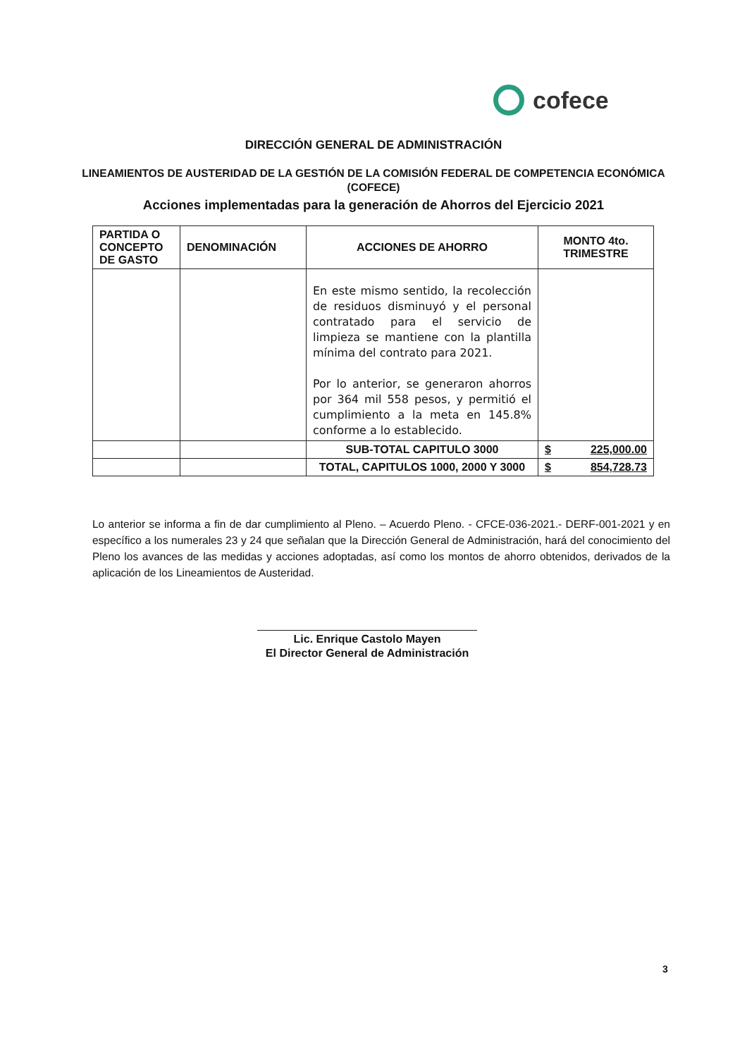cofece
DIRECCIÓN GENERAL DE ADMINISTRACIÓN
LINEAMIENTOS DE AUSTERIDAD DE LA GESTIÓN DE LA COMISIÓN FEDERAL DE COMPETENCIA ECONÓMICA (COFECE)
Acciones implementadas para la generación de Ahorros del Ejercicio 2021
| PARTIDA O CONCEPTO DE GASTO | DENOMINACIÓN | ACCIONES DE AHORRO | MONTO 4to. TRIMESTRE |
| --- | --- | --- | --- |
| | | En este mismo sentido, la recolección de residuos disminuyó y el personal contratado para el servicio de limpieza se mantiene con la plantilla mínima del contrato para 2021. Por lo anterior, se generaron ahorros por 364 mil 558 pesos, y permitió el cumplimiento a la meta en 145.8% conforme a lo establecido. | |
| | | SUB-TOTAL CAPITULO 3000 | $ 225,000.00 |
| | | TOTAL, CAPITULOS 1000, 2000 Y 3000 | $ 854,728.73 |
Lo anterior se informa a fin de dar cumplimiento al Pleno. – Acuerdo Pleno. - CFCE-036-2021.- DERF-001-2021 y en específico a los numerales 23 y 24 que señalan que la Dirección General de Administración, hará del conocimiento del Pleno los avances de las medidas y acciones adoptadas, así como los montos de ahorro obtenidos, derivados de la aplicación de los Lineamientos de Austeridad.
Lic. Enrique Castolo Mayen
El Director General de Administración
3